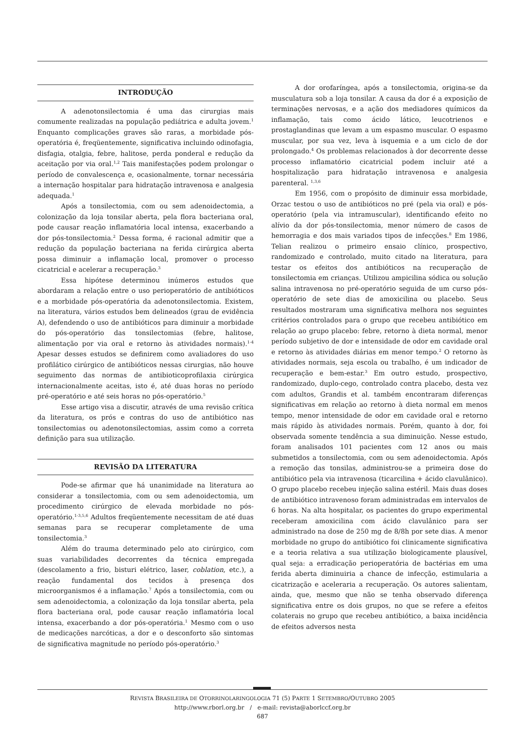INTRODUÇÃO
A adenotonsilectomia é uma das cirurgias mais comumente realizadas na população pediátrica e adulta jovem.<sup>1</sup> Enquanto complicações graves são raras, a morbidade pós-operatória é, freqüentemente, significativa incluindo odinofagia, disfagia, otalgia, febre, halitose, perda ponderal e redução da aceitação por via oral.<sup>1,2</sup> Tais manifestações podem prolongar o período de convalescença e, ocasionalmente, tornar necessária a internação hospitalar para hidratação intravenosa e analgesia adequada.<sup>1</sup>
Após a tonsilectomia, com ou sem adenoidectomia, a colonização da loja tonsilar aberta, pela flora bacteriana oral, pode causar reação inflamatória local intensa, exacerbando a dor pós-tonsilectomia.<sup>2</sup> Dessa forma, é racional admitir que a redução da população bacteriana na ferida cirúrgica aberta possa diminuir a inflamação local, promover o processo cicatricial e acelerar a recuperação.<sup>3</sup>
Essa hipótese determinou inúmeros estudos que abordaram a relação entre o uso perioperatório de antibióticos e a morbidade pós-operatória da adenotonsilectomia. Existem, na literatura, vários estudos bem delineados (grau de evidência A), defendendo o uso de antibióticos para diminuir a morbidade do pós-operatório das tonsilectomias (febre, halitose, alimentação por via oral e retorno às atividades normais).<sup>1-4</sup> Apesar desses estudos se definirem como avaliadores do uso profilático cirúrgico de antibióticos nessas cirurgias, não houve seguimento das normas de antibioticoprofilaxia cirúrgica internacionalmente aceitas, isto é, até duas horas no período pré-operatório e até seis horas no pós-operatório.<sup>5</sup>
Esse artigo visa a discutir, através de uma revisão crítica da literatura, os prós e contras do uso de antibiótico nas tonsilectomias ou adenotonsilectomias, assim como a correta definição para sua utilização.
REVISÃO DA LITERATURA
Pode-se afirmar que há unanimidade na literatura ao considerar a tonsilectomia, com ou sem adenoidectomia, um procedimento cirúrgico de elevada morbidade no pós-operatório.<sup>1-3,5,6</sup> Adultos freqüentemente necessitam de até duas semanas para se recuperar completamente de uma tonsilectomia.<sup>3</sup>
Além do trauma determinado pelo ato cirúrgico, com suas variabilidades decorrentes da técnica empregada (descolamento a frio, bisturi elétrico, laser, coblation, etc.), a reação fundamental dos tecidos à presença dos microorganismos é a inflamação.<sup>7</sup> Após a tonsilectomia, com ou sem adenoidectomia, a colonização da loja tonsilar aberta, pela flora bacteriana oral, pode causar reação inflamatória local intensa, exacerbando a dor pós-operatória.<sup>1</sup> Mesmo com o uso de medicações narcóticas, a dor e o desconforto são sintomas de significativa magnitude no período pós-operatório.<sup>3</sup>
A dor orofaríngea, após a tonsilectomia, origina-se da musculatura sob a loja tonsilar. A causa da dor é a exposição de terminações nervosas, e a ação dos mediadores químicos da inflamação, tais como ácido lático, leucotrienos e prostaglandinas que levam a um espasmo muscular. O espasmo muscular, por sua vez, leva à isquemia e a um ciclo de dor prolongado.<sup>4</sup> Os problemas relacionados à dor decorrente desse processo inflamatório cicatricial podem incluir até a hospitalização para hidratação intravenosa e analgesia parenteral. <sup>1,3,6</sup>
Em 1956, com o propósito de diminuir essa morbidade, Orzac testou o uso de antibióticos no pré (pela via oral) e pós-operatório (pela via intramuscular), identificando efeito no alívio da dor pós-tonsilectomia, menor número de casos de hemorragia e dos mais variados tipos de infecções.<sup>8</sup> Em 1986, Telian realizou o primeiro ensaio clínico, prospectivo, randomizado e controlado, muito citado na literatura, para testar os efeitos dos antibióticos na recuperação de tonsilectomia em crianças. Utilizou ampicilina sódica ou solução salina intravenosa no pré-operatório seguida de um curso pós-operatório de sete dias de amoxicilina ou placebo. Seus resultados mostraram uma significativa melhora nos seguintes critérios controlados para o grupo que recebeu antibiótico em relação ao grupo placebo: febre, retorno à dieta normal, menor período subjetivo de dor e intensidade de odor em cavidade oral e retorno às atividades diárias em menor tempo.<sup>2</sup> O retorno às atividades normais, seja escola ou trabalho, é um indicador de recuperação e bem-estar.<sup>3</sup> Em outro estudo, prospectivo, randomizado, duplo-cego, controlado contra placebo, desta vez com adultos, Grandis et al. também encontraram diferenças significativas em relação ao retorno à dieta normal em menos tempo, menor intensidade de odor em cavidade oral e retorno mais rápido às atividades normais. Porém, quanto à dor, foi observada somente tendência a sua diminuição. Nesse estudo, foram analisados 101 pacientes com 12 anos ou mais submetidos a tonsilectomia, com ou sem adenoidectomia. Após a remoção das tonsilas, administrou-se a primeira dose do antibiótico pela via intravenosa (ticarcilina + ácido clavulânico). O grupo placebo recebeu injeção salina estéril. Mais duas doses de antibiótico intravenoso foram administradas em intervalos de 6 horas. Na alta hospitalar, os pacientes do grupo experimental receberam amoxicilina com ácido clavulânico para ser administrado na dose de 250 mg de 8/8h por sete dias. A menor morbidade no grupo do antibiótico foi clinicamente significativa e a teoria relativa a sua utilização biologicamente plausível, qual seja: a erradicação perioperatória de bactérias em uma ferida aberta diminuiria a chance de infecção, estimularia a cicatrização e aceleraria a recuperação. Os autores salientam, ainda, que, mesmo que não se tenha observado diferença significativa entre os dois grupos, no que se refere a efeitos colaterais no grupo que recebeu antibiótico, a baixa incidência de efeitos adversos nesta
REVISTA BRASILEIRA DE OTORRINOLARINGOLOGIA 71 (5) PARTE 1 SETEMBRO/OUTUBRO 2005
http://www.rborl.org.br / e-mail: revista@aborlccf.org.br
687